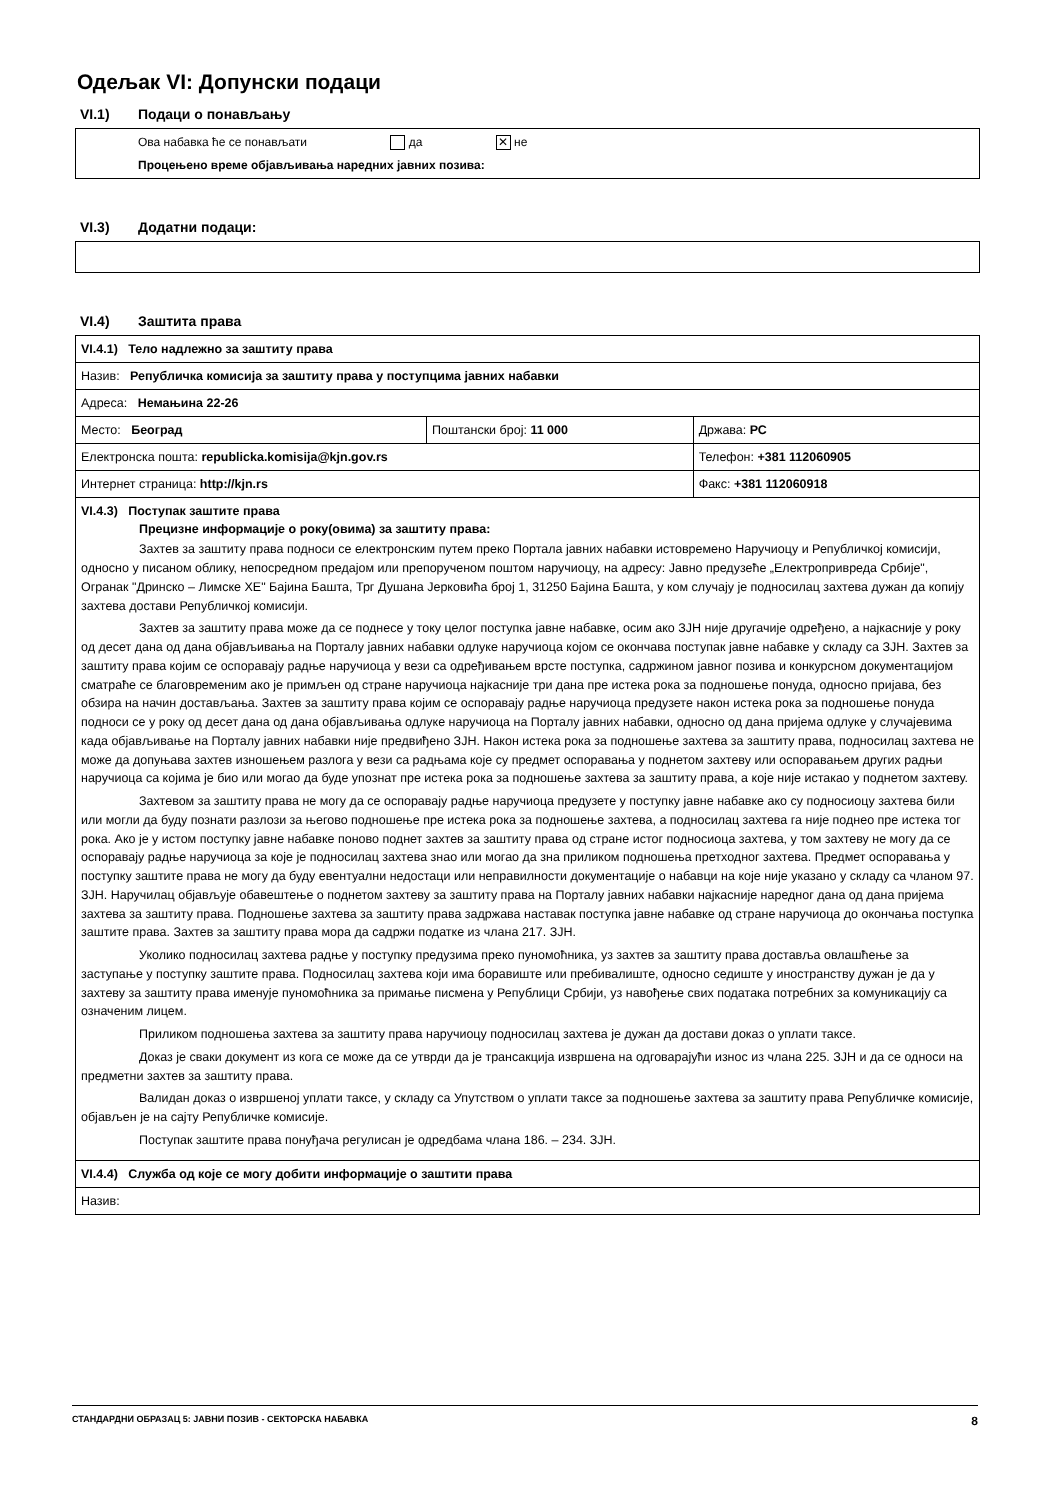Одељак VI: Допунски подаци
VI.1) Подаци о понављању
Ова набавка ће се понављати да ✕ не
Процењено време објављивања наредних јавних позива:
VI.3) Додатни подаци:
VI.4) Заштита права
| VI.4.1) Тело надлежно за заштиту права | | |
| Назив: Републичка комисија за заштиту права у поступцима јавних набавки | | |
| Адреса: Немањина 22-26 | | |
| Место: Београд | Поштански број: 11 000 | Држава: РС |
| Електронска пошта: republicka.komisija@kjn.gov.rs | | Телефон: +381 112060905 |
| Интернет страница: http://kjn.rs | | Факс: +381 112060918 |
| VI.4.3) Поступак заштите права Прецизне информације о року(овима) за заштиту права: Захтев за заштиту права подноси се електронским путем преко Портала јавних набавки истовремено Наручиоцу и Републичкој комисији, односно у писаном облику, непосредном предајом или препорученом поштом наручиоцу, на адресу: Јавно предузеће „Електропривреда Србије", Огранак "Дринско – Лимске ХЕ" Бајина Башта, Трг Душана Јерковића број 1, 31250 Бајина Башта, у ком случају је подносилац захтева дужан да копију захтева достави Републичкој комисији. Захтев за заштиту права може да се поднесе у току целог поступка јавне набавке, осим ако ЗЈН није другачије одређено, а најкасније у року од десет дана од дана објављивања на Порталу јавних набавки одлуке наручиоца којом се окончава поступак јавне набавке у складу са ЗЈН. Захтев за заштиту права којим се оспоравају радње наручиоца у вези са одређивањем врсте поступка, садржином јавног позива и конкурсном документацијом сматраће се благовременим ако је примљен од стране наручиоца најкасније три дана пре истека рока за подношење понуда, односно пријава, без обзира на начин достављања. Захтев за заштиту права којим се оспоравају радње наручиоца предузете након истека рока за подношење понуда подноси се у року од десет дана од дана објављивања одлуке наручиоца на Порталу јавних набавки, односно од дана пријема одлуке у случајевима када објављивање на Порталу јавних набавки није предвиђено ЗЈН. Након истека рока за подношење захтева за заштиту права, подносилац захтева не може да допуњава захтев изношењем разлога у вези са радњама које су предмет оспоравања у поднетом захтеву или оспоравањем других радњи наручиоца са којима је био или могао да буде упознат пре истека рока за подношење захтева за заштиту права, а које није истакао у поднетом захтеву. Захтевом за заштиту права не могу да се оспоравају радње наручиоца предузете у поступку јавне набавке ако су подносиоцу захтева били или могли да буду познати разлози за његово подношење пре истека рока за подношење захтева, а подносилац захтева га није поднео пре истека тог рока. Ако је у истом поступку јавне набавке поново поднет захтев за заштиту права од стране истог подносиоца захтева, у том захтеву не могу да се оспоравају радње наручиоца за које је подносилац захтева знао или могао да зна приликом подношења претходног захтева. Предмет оспоравања у поступку заштите права не могу да буду евентуални недостаци или неправилности документације о набавци на које није указано у складу са чланом 97. ЗЈН. Наручилац објављује обавештење о поднетом захтеву за заштиту права на Порталу јавних набавки најкасније наредног дана од дана пријема захтева за заштиту права. Подношење захтева за заштиту права задржава наставак поступка јавне набавке од стране наручиоца до окончања поступка заштите права. Захтев за заштиту права мора да садржи податке из члана 217. ЗЈН. Уколико подносилац захтева радње у поступку предузима преко пуномоћника, уз захтев за заштиту права доставља овлашћење за заступање у поступку заштите права. Подносилац захтева који има боравиште или пребивалиште, односно седиште у иностранству дужан је да у захтеву за заштиту права именује пуномоћника за примање писмена у Републици Србији, уз навођење свих података потребних за комуникацију са означеним лицем. Приликом подношења захтева за заштиту права наручиоцу подносилац захтева је дужан да достави доказ о уплати таксе. Доказ је сваки документ из кога се може да се утврди да је трансакција извршена на одговарајући износ из члана 225. ЗЈН и да се односи на предметни захтев за заштиту права. Валидан доказ о извршеној уплати таксе, у складу са Упутством о уплати таксе за подношење захтева за заштиту права Републичке комисије, објављен је на сајту Републичке комисије. Поступак заштите права понуђача регулисан је одредбама члана 186. – 234. ЗЈН. | | |
| VI.4.4) Служба од које се могу добити информације о заштити права | | |
| Назив: | | |
СТАНДАРДНИ ОБРАЗАЦ 5: ЈАВНИ ПОЗИВ - СЕКТОРСКА НАБАВКА 8